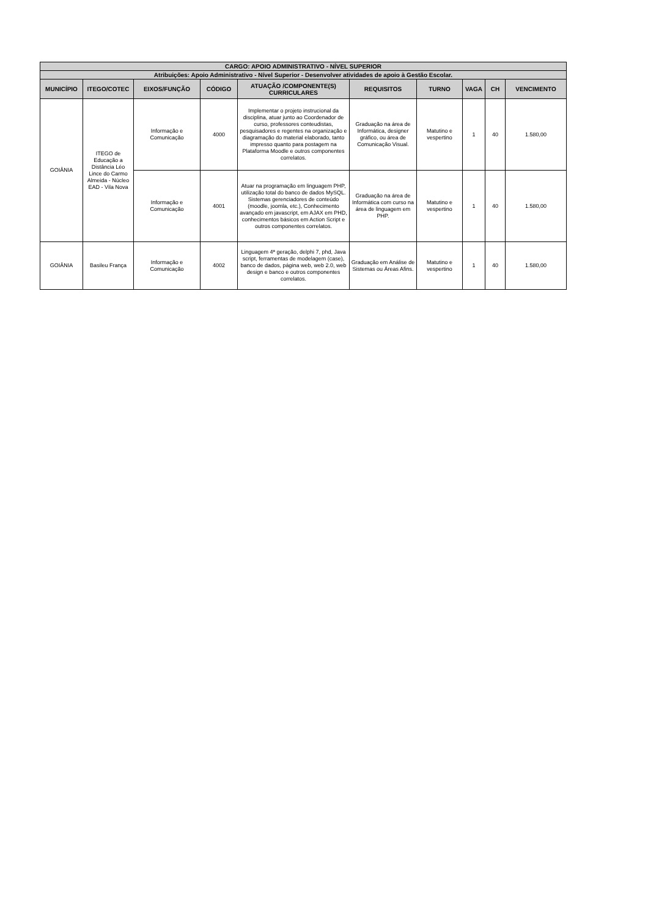| CARGO: APOIO ADMINISTRATIVO - NÍVEL SUPERIOR | | | | | | | | | |
| --- | --- | --- | --- | --- | --- | --- | --- | --- | --- |
| Atribuições: Apoio Administrativo - Nível Superior - Desenvolver atividades de apoio à Gestão Escolar. | | | | | | | | | |
| MUNICÍPIO | ITEGO/COTEC | EIXOS/FUNÇÃO | CÓDIGO | ATUAÇÃO /COMPONENTE(S) CURRICULARES | REQUISITOS | TURNO | VAGA | CH | VENCIMENTO |
| GOIÂNIA | ITEGO de Educação a Distância Léo Lince do Carmo Almeida - Núcleo EAD - Vila Nova | Informação e Comunicação | 4000 | Implementar o projeto instrucional da disciplina, atuar junto ao Coordenador de curso, professores conteudistas, pesquisadores e regentes na organização e diagramação do material elaborado, tanto impresso quanto para postagem na Plataforma Moodle e outros componentes correlatos. | Graduação na área de Informática, designer gráfico, ou área de Comunicação Visual. | Matutino e vespertino | 1 | 40 | 1.580,00 |
| | | Informação e Comunicação | 4001 | Atuar na programação em linguagem PHP, utilização total do banco de dados MySQL. Sistemas gerenciadores de conteúdo (moodle, joomla, etc.), Conhecimento avançado em javascript, em AJAX em PHD, conhecimentos básicos em Action Script e outros componentes correlatos. | Graduação na área de Informática com curso na área de linguagem em PHP. | Matutino e vespertino | 1 | 40 | 1.580,00 |
| GOIÂNIA | Basileu França | Informação e Comunicação | 4002 | Linguagem 4ª geração, delphi 7, phd, Java script, ferramentas de modelagem (case), banco de dados, página web, web 2.0, web design e banco e outros componentes correlatos. | Graduação em Análise de Sistemas ou Áreas Afins. | Matutino e vespertino | 1 | 40 | 1.580,00 |